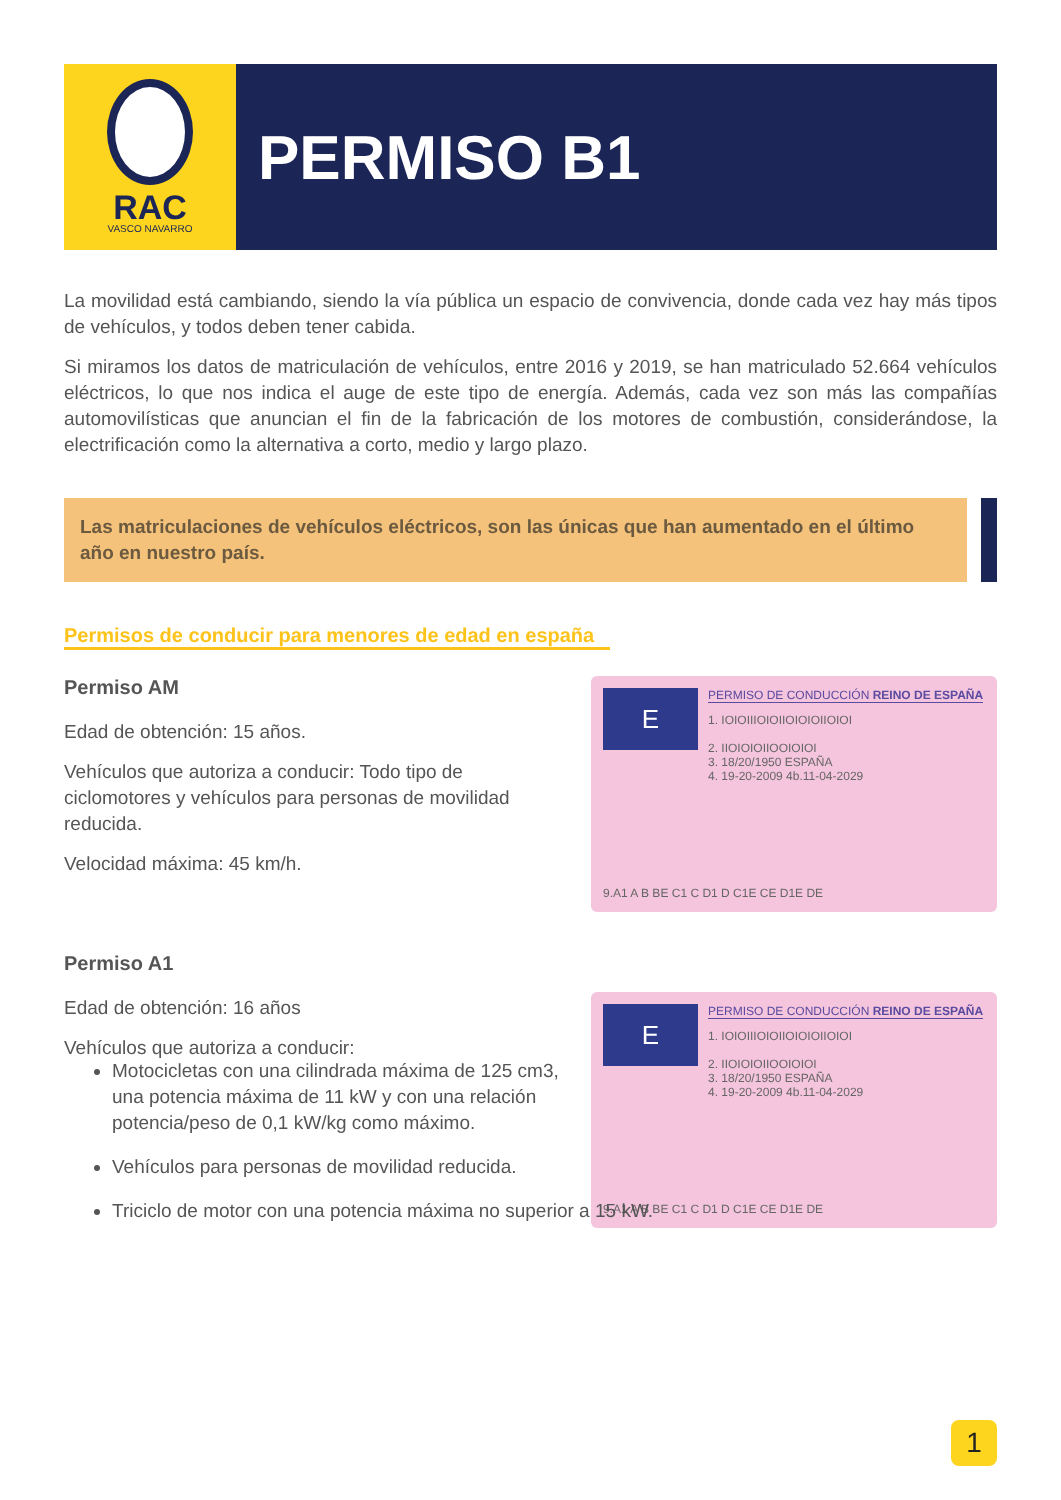RAC
VASCO NAVARRO
PERMISO B1
La movilidad está cambiando, siendo la vía pública un espacio de convivencia, donde cada vez hay más tipos de vehículos, y todos deben tener cabida.
Si miramos los datos de matriculación de vehículos, entre 2016 y 2019, se han matriculado 52.664 vehículos eléctricos, lo que nos indica el auge de este tipo de energía. Además, cada vez son más las compañías automovilísticas que anuncian el fin de la fabricación de los motores de combustión, considerándose, la electrificación como la alternativa a corto, medio y largo plazo.
Las matriculaciones de vehículos eléctricos, son las únicas que han aumentado en el último año en nuestro país.
Permisos de conducir para menores de edad en españa
Permiso AM
Edad de obtención: 15 años.
Vehículos que autoriza a conducir: Todo tipo de ciclomotores y vehículos para personas de movilidad reducida.
Velocidad máxima: 45 km/h.
E
PERMISO DE CONDUCCIÓN REINO DE ESPAÑA
1. IOIOIIIOIOIIOIOIOIIOIOI
2. IIOIOIOIIOOIOIOI
3. 18/20/1950 ESPAÑA
4. 19-20-2009 4b.11-04-2029
9.A1 A B BE C1 C D1 D C1E CE D1E DE
Permiso A1
Edad de obtención: 16 años
Vehículos que autoriza a conducir:
E
PERMISO DE CONDUCCIÓN REINO DE ESPAÑA
1. IOIOIIIOIOIIOIOIOIIOIOI
2. IIOIOIOIIOOIOIOI
3. 18/20/1950 ESPAÑA
4. 19-20-2009 4b.11-04-2029
9.A1 A B BE C1 C D1 D C1E CE D1E DE
Motocicletas con una cilindrada máxima de 125 cm3, una potencia máxima de 11 kW y con una relación potencia/peso de 0,1 kW/kg como máximo.
Vehículos para personas de movilidad reducida.
Triciclo de motor con una potencia máxima no superior a 15 kW.
1